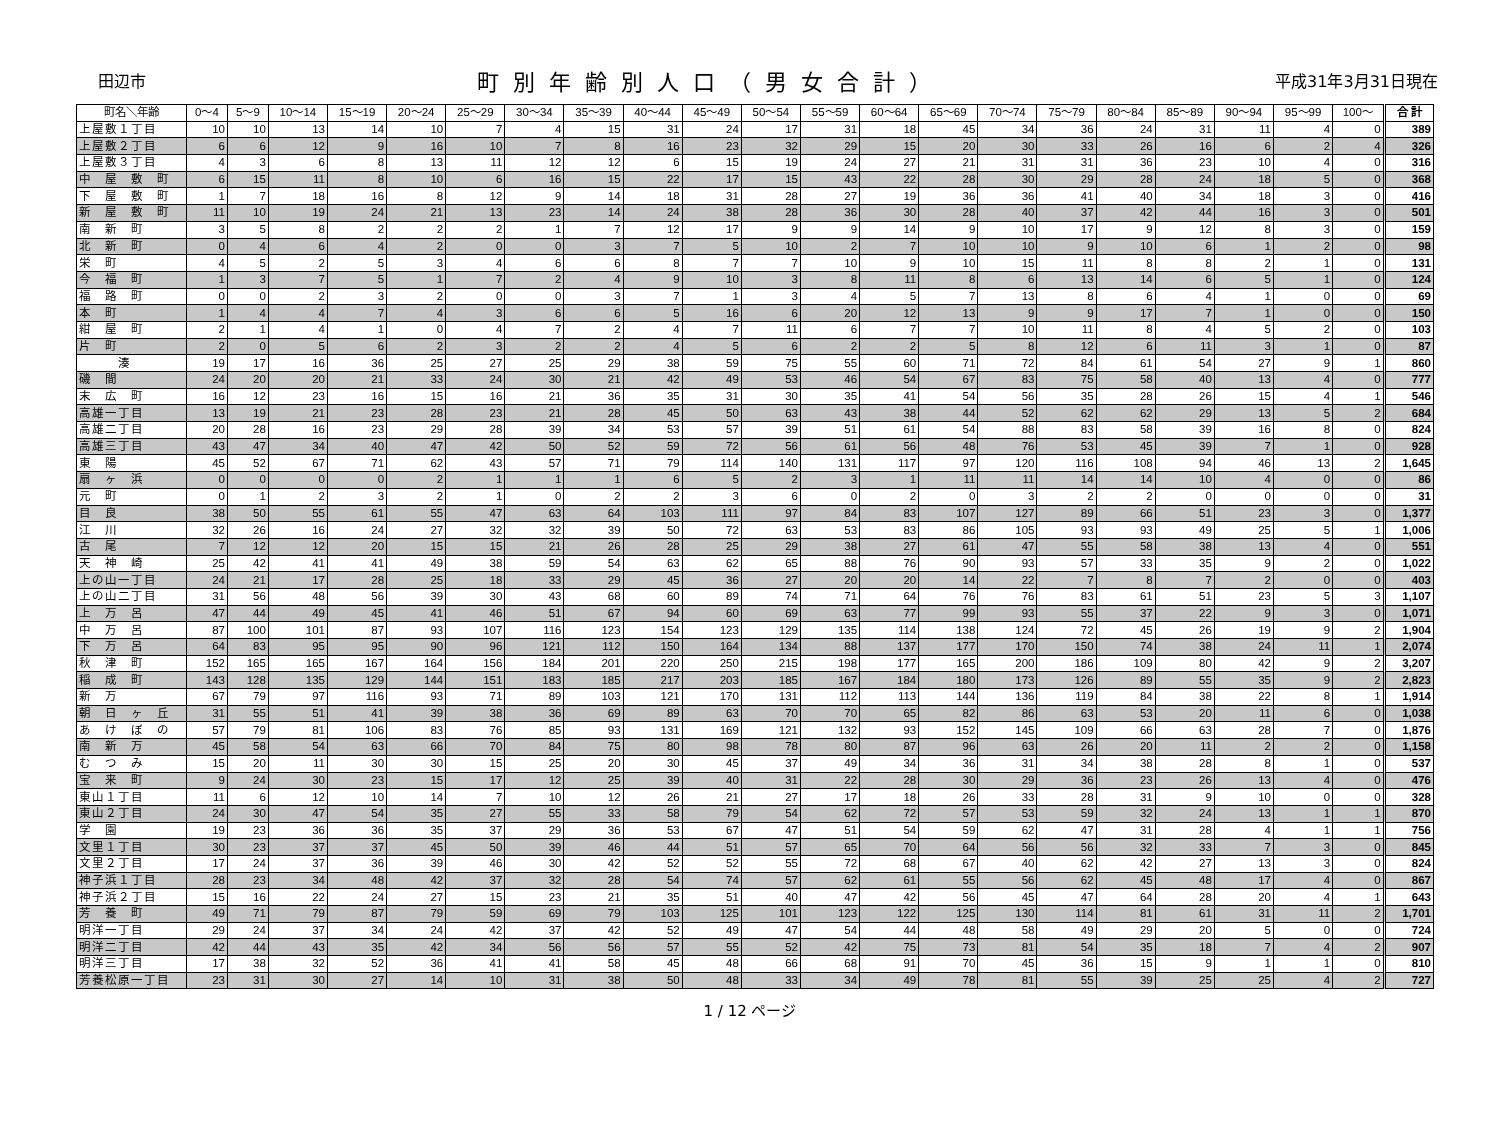田辺市 町別年齢別人口（男女合計） 平成31年3月31日現在
| 町名＼年齢 | 0～4 | 5～9 | 10～14 | 15～19 | 20～24 | 25～29 | 30～34 | 35～39 | 40～44 | 45～49 | 50～54 | 55～59 | 60～64 | 65～69 | 70～74 | 75～79 | 80～84 | 85～89 | 90～94 | 95～99 | 100～ | 合 計 |
| --- | --- | --- | --- | --- | --- | --- | --- | --- | --- | --- | --- | --- | --- | --- | --- | --- | --- | --- | --- | --- | --- | --- |
| 上屋敷１丁目 | 10 | 10 | 13 | 14 | 10 | 7 | 4 | 15 | 31 | 24 | 17 | 31 | 18 | 45 | 34 | 36 | 24 | 31 | 11 | 4 | 0 | 389 |
| 上屋敷２丁目 | 6 | 6 | 12 | 9 | 16 | 10 | 7 | 8 | 16 | 23 | 32 | 29 | 15 | 20 | 30 | 33 | 26 | 16 | 6 | 2 | 4 | 326 |
| 上屋敷３丁目 | 4 | 3 | 6 | 8 | 13 | 11 | 12 | 12 | 6 | 15 | 19 | 24 | 27 | 21 | 31 | 31 | 36 | 23 | 10 | 4 | 0 | 316 |
| 中 屋 敷 町 | 6 | 15 | 11 | 8 | 10 | 6 | 16 | 15 | 22 | 17 | 15 | 43 | 22 | 28 | 30 | 29 | 28 | 24 | 18 | 5 | 0 | 368 |
| 下 屋 敷 町 | 1 | 7 | 18 | 16 | 8 | 12 | 9 | 14 | 18 | 31 | 28 | 27 | 19 | 36 | 36 | 41 | 40 | 34 | 18 | 3 | 0 | 416 |
| 新 屋 敷 町 | 11 | 10 | 19 | 24 | 21 | 13 | 23 | 14 | 24 | 38 | 28 | 36 | 30 | 28 | 40 | 37 | 42 | 44 | 16 | 3 | 0 | 501 |
| 南 新 町 | 3 | 5 | 8 | 2 | 2 | 2 | 1 | 7 | 12 | 17 | 9 | 9 | 14 | 9 | 10 | 17 | 9 | 12 | 8 | 3 | 0 | 159 |
| 北 新 町 | 0 | 4 | 6 | 4 | 2 | 0 | 0 | 3 | 7 | 5 | 10 | 2 | 7 | 10 | 10 | 9 | 10 | 6 | 1 | 2 | 0 | 98 |
| 栄 町 | 4 | 5 | 2 | 5 | 3 | 4 | 6 | 6 | 8 | 7 | 7 | 10 | 9 | 10 | 15 | 11 | 8 | 8 | 2 | 1 | 0 | 131 |
| 今 福 町 | 1 | 3 | 7 | 5 | 1 | 7 | 2 | 4 | 9 | 10 | 3 | 8 | 11 | 8 | 6 | 13 | 14 | 6 | 5 | 1 | 0 | 124 |
| 福 路 町 | 0 | 0 | 2 | 3 | 2 | 0 | 0 | 3 | 7 | 1 | 3 | 4 | 5 | 7 | 13 | 8 | 6 | 4 | 1 | 0 | 0 | 69 |
| 本 町 | 1 | 4 | 4 | 7 | 4 | 3 | 6 | 6 | 5 | 16 | 6 | 20 | 12 | 13 | 9 | 9 | 17 | 7 | 1 | 0 | 0 | 150 |
| 紺 屋 町 | 2 | 1 | 4 | 1 | 0 | 4 | 7 | 2 | 4 | 7 | 11 | 6 | 7 | 7 | 10 | 11 | 8 | 4 | 5 | 2 | 0 | 103 |
| 片 町 | 2 | 0 | 5 | 6 | 2 | 3 | 2 | 2 | 4 | 5 | 6 | 2 | 2 | 5 | 8 | 12 | 6 | 11 | 3 | 1 | 0 | 87 |
| 湊 | 19 | 17 | 16 | 36 | 25 | 27 | 25 | 29 | 38 | 59 | 75 | 55 | 60 | 71 | 72 | 84 | 61 | 54 | 27 | 9 | 1 | 860 |
| 磯 間 | 24 | 20 | 20 | 21 | 33 | 24 | 30 | 21 | 42 | 49 | 53 | 46 | 54 | 67 | 83 | 75 | 58 | 40 | 13 | 4 | 0 | 777 |
| 末 広 町 | 16 | 12 | 23 | 16 | 15 | 16 | 21 | 36 | 35 | 31 | 30 | 35 | 41 | 54 | 56 | 35 | 28 | 26 | 15 | 4 | 1 | 546 |
| 高雄一丁目 | 13 | 19 | 21 | 23 | 28 | 23 | 21 | 28 | 45 | 50 | 63 | 43 | 38 | 44 | 52 | 62 | 62 | 29 | 13 | 5 | 2 | 684 |
| 高雄二丁目 | 20 | 28 | 16 | 23 | 29 | 28 | 39 | 34 | 53 | 57 | 39 | 51 | 61 | 54 | 88 | 83 | 58 | 39 | 16 | 8 | 0 | 824 |
| 高雄三丁目 | 43 | 47 | 34 | 40 | 47 | 42 | 50 | 52 | 59 | 72 | 56 | 61 | 56 | 48 | 76 | 53 | 45 | 39 | 7 | 1 | 0 | 928 |
| 東 陽 | 45 | 52 | 67 | 71 | 62 | 43 | 57 | 71 | 79 | 114 | 140 | 131 | 117 | 97 | 120 | 116 | 108 | 94 | 46 | 13 | 2 | 1,645 |
| 扇 ヶ 浜 | 0 | 0 | 0 | 0 | 2 | 1 | 1 | 1 | 6 | 5 | 2 | 3 | 1 | 11 | 11 | 14 | 14 | 10 | 4 | 0 | 0 | 86 |
| 元 町 | 0 | 1 | 2 | 3 | 2 | 1 | 0 | 2 | 2 | 3 | 6 | 0 | 2 | 0 | 3 | 2 | 2 | 0 | 0 | 0 | 0 | 31 |
| 目 良 | 38 | 50 | 55 | 61 | 55 | 47 | 63 | 64 | 103 | 111 | 97 | 84 | 83 | 107 | 127 | 89 | 66 | 51 | 23 | 3 | 0 | 1,377 |
| 江 川 | 32 | 26 | 16 | 24 | 27 | 32 | 32 | 39 | 50 | 72 | 63 | 53 | 83 | 86 | 105 | 93 | 93 | 49 | 25 | 5 | 1 | 1,006 |
| 古 尾 | 7 | 12 | 12 | 20 | 15 | 15 | 21 | 26 | 28 | 25 | 29 | 38 | 27 | 61 | 47 | 55 | 58 | 38 | 13 | 4 | 0 | 551 |
| 天 神 崎 | 25 | 42 | 41 | 41 | 49 | 38 | 59 | 54 | 63 | 62 | 65 | 88 | 76 | 90 | 93 | 57 | 33 | 35 | 9 | 2 | 0 | 1,022 |
| 上の山一丁目 | 24 | 21 | 17 | 28 | 25 | 18 | 33 | 29 | 45 | 36 | 27 | 20 | 20 | 14 | 22 | 7 | 8 | 7 | 2 | 0 | 0 | 403 |
| 上の山二丁目 | 31 | 56 | 48 | 56 | 39 | 30 | 43 | 68 | 60 | 89 | 74 | 71 | 64 | 76 | 76 | 83 | 61 | 51 | 23 | 5 | 3 | 1,107 |
| 上 万 呂 | 47 | 44 | 49 | 45 | 41 | 46 | 51 | 67 | 94 | 60 | 69 | 63 | 77 | 99 | 93 | 55 | 37 | 22 | 9 | 3 | 0 | 1,071 |
| 中 万 呂 | 87 | 100 | 101 | 87 | 93 | 107 | 116 | 123 | 154 | 123 | 129 | 135 | 114 | 138 | 124 | 72 | 45 | 26 | 19 | 9 | 2 | 1,904 |
| 下 万 呂 | 64 | 83 | 95 | 95 | 90 | 96 | 121 | 112 | 150 | 164 | 134 | 88 | 137 | 177 | 170 | 150 | 74 | 38 | 24 | 11 | 1 | 2,074 |
| 秋 津 町 | 152 | 165 | 165 | 167 | 164 | 156 | 184 | 201 | 220 | 250 | 215 | 198 | 177 | 165 | 200 | 186 | 109 | 80 | 42 | 9 | 2 | 3,207 |
| 稲 成 町 | 143 | 128 | 135 | 129 | 144 | 151 | 183 | 185 | 217 | 203 | 185 | 167 | 184 | 180 | 173 | 126 | 89 | 55 | 35 | 9 | 2 | 2,823 |
| 新 万 | 67 | 79 | 97 | 116 | 93 | 71 | 89 | 103 | 121 | 170 | 131 | 112 | 113 | 144 | 136 | 119 | 84 | 38 | 22 | 8 | 1 | 1,914 |
| 朝 日 ヶ 丘 | 31 | 55 | 51 | 41 | 39 | 38 | 36 | 69 | 89 | 63 | 70 | 70 | 65 | 82 | 86 | 63 | 53 | 20 | 11 | 6 | 0 | 1,038 |
| あ け ぼ の | 57 | 79 | 81 | 106 | 83 | 76 | 85 | 93 | 131 | 169 | 121 | 132 | 93 | 152 | 145 | 109 | 66 | 63 | 28 | 7 | 0 | 1,876 |
| 南 新 万 | 45 | 58 | 54 | 63 | 66 | 70 | 84 | 75 | 80 | 98 | 78 | 80 | 87 | 96 | 63 | 26 | 20 | 11 | 2 | 2 | 0 | 1,158 |
| む つ み | 15 | 20 | 11 | 30 | 30 | 15 | 25 | 20 | 30 | 45 | 37 | 49 | 34 | 36 | 31 | 34 | 38 | 28 | 8 | 1 | 0 | 537 |
| 宝 来 町 | 9 | 24 | 30 | 23 | 15 | 17 | 12 | 25 | 39 | 40 | 31 | 22 | 28 | 30 | 29 | 36 | 23 | 26 | 13 | 4 | 0 | 476 |
| 東山１丁目 | 11 | 6 | 12 | 10 | 14 | 7 | 10 | 12 | 26 | 21 | 27 | 17 | 18 | 26 | 33 | 28 | 31 | 9 | 10 | 0 | 0 | 328 |
| 東山２丁目 | 24 | 30 | 47 | 54 | 35 | 27 | 55 | 33 | 58 | 79 | 54 | 62 | 72 | 57 | 53 | 59 | 32 | 24 | 13 | 1 | 1 | 870 |
| 学 園 | 19 | 23 | 36 | 36 | 35 | 37 | 29 | 36 | 53 | 67 | 47 | 51 | 54 | 59 | 62 | 47 | 31 | 28 | 4 | 1 | 1 | 756 |
| 文里１丁目 | 30 | 23 | 37 | 37 | 45 | 50 | 39 | 46 | 44 | 51 | 57 | 65 | 70 | 64 | 56 | 56 | 32 | 33 | 7 | 3 | 0 | 845 |
| 文里２丁目 | 17 | 24 | 37 | 36 | 39 | 46 | 30 | 42 | 52 | 52 | 55 | 72 | 68 | 67 | 40 | 62 | 42 | 27 | 13 | 3 | 0 | 824 |
| 神子浜１丁目 | 28 | 23 | 34 | 48 | 42 | 37 | 32 | 28 | 54 | 74 | 57 | 62 | 61 | 55 | 56 | 62 | 45 | 48 | 17 | 4 | 0 | 867 |
| 神子浜２丁目 | 15 | 16 | 22 | 24 | 27 | 15 | 23 | 21 | 35 | 51 | 40 | 47 | 42 | 56 | 45 | 47 | 64 | 28 | 20 | 4 | 1 | 643 |
| 芳 養 町 | 49 | 71 | 79 | 87 | 79 | 59 | 69 | 79 | 103 | 125 | 101 | 123 | 122 | 125 | 130 | 114 | 81 | 61 | 31 | 11 | 2 | 1,701 |
| 明洋一丁目 | 29 | 24 | 37 | 34 | 24 | 42 | 37 | 42 | 52 | 49 | 47 | 54 | 44 | 48 | 58 | 49 | 29 | 20 | 5 | 0 | 0 | 724 |
| 明洋二丁目 | 42 | 44 | 43 | 35 | 42 | 34 | 56 | 56 | 57 | 55 | 52 | 42 | 75 | 73 | 81 | 54 | 35 | 18 | 7 | 4 | 2 | 907 |
| 明洋三丁目 | 17 | 38 | 32 | 52 | 36 | 41 | 41 | 58 | 45 | 48 | 66 | 68 | 91 | 70 | 45 | 36 | 15 | 9 | 1 | 1 | 0 | 810 |
| 芳養松原一丁目 | 23 | 31 | 30 | 27 | 14 | 10 | 31 | 38 | 50 | 48 | 33 | 34 | 49 | 78 | 81 | 55 | 39 | 25 | 25 | 4 | 2 | 727 |
1 / 12 ページ